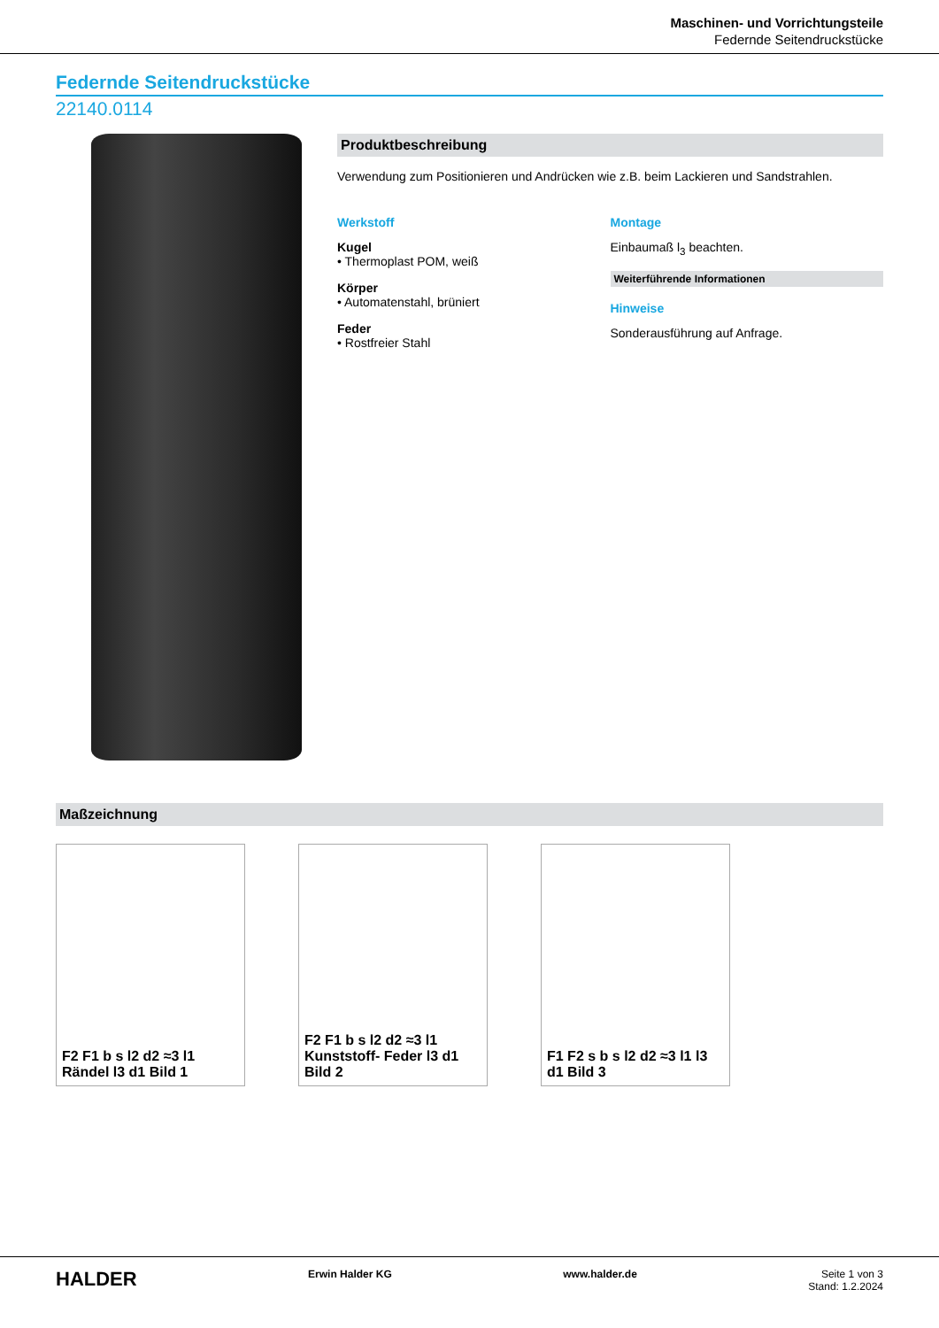Maschinen- und Vorrichtungsteile
Federnde Seitendruckstücke
Federnde Seitendruckstücke
22140.0114
Produktbeschreibung
Verwendung zum Positionieren und Andrücken wie z.B. beim Lackieren und Sandstrahlen.
Werkstoff
Kugel
• Thermoplast POM, weiß
Körper
• Automatenstahl, brüniert
Feder
• Rostfreier Stahl
Montage
Einbaumaß l<sub>3</sub> beachten.
Weiterführende Informationen
Hinweise
Sonderausführung auf Anfrage.
Maßzeichnung
F2 F1 b s l2 d2 ≈3 l1 Rändel l3 d1 Bild 1
F2 F1 b s l2 d2 ≈3 l1 Kunststoff- Feder l3 d1 Bild 2
F1 F2 s b s l2 d2 ≈3 l1 l3 d1 Bild 3
HALDER Erwin Halder KG www.halder.de Seite 1 von 3
Stand: 1.2.2024